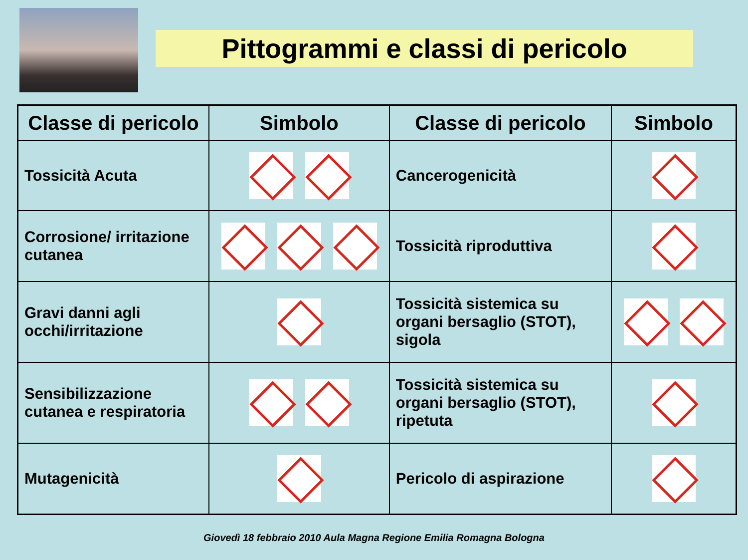Pittogrammi e classi di pericolo
| Classe di pericolo | Simbolo | Classe di pericolo | Simbolo |
| --- | --- | --- | --- |
| Tossicità Acuta | | Cancerogenicità | |
| Corrosione/ irritazione cutanea | | Tossicità riproduttiva | |
| Gravi danni agli occhi/irritazione | | Tossicità sistemica su organi bersaglio (STOT), sigola | |
| Sensibilizzazione cutanea e respiratoria | | Tossicità sistemica su organi bersaglio (STOT), ripetuta | |
| Mutagenicità | | Pericolo di aspirazione | |
Giovedì 18 febbraio 2010 Aula Magna Regione Emilia Romagna Bologna